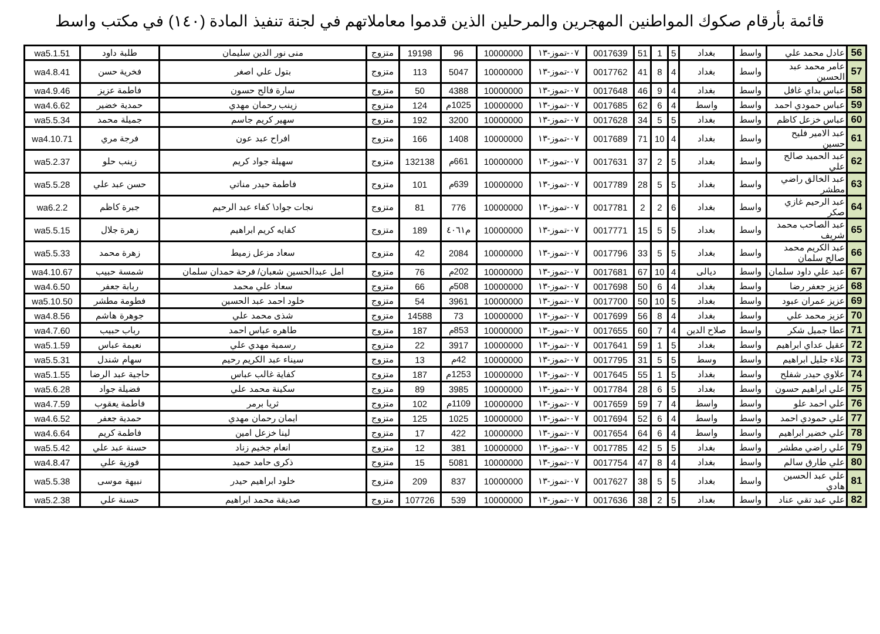قائمة بأرقام صكوك المواطنين المهجرين والمرحلين الذين قدموا معاملاتهم في لجنة تنفيذ المادة (١٤٠) في مكتب واسط
| 56 | عادل محمد علي | واسط | بغداد | 5 | 1 | 51 | 0017639 | ٠٧-تموز-١٣ | 10000000 | 96 | 19198 | متزوج | منى نور الدين سليمان | طلبة داود | wa5.1.51 |
| 57 | عامر محمد عبد الحسين | واسط | بغداد | 4 | 8 | 41 | 0017762 | ٠٧-تموز-١٣ | 10000000 | 5047 | 113 | متزوج | بتول علي اصغر | فخرية حسن | wa4.8.41 |
| 58 | عباس بداي غافل | واسط | بغداد | 4 | 9 | 46 | 0017648 | ٠٧-تموز-١٣ | 10000000 | 4388 | 50 | متزوج | سارة فالح حسون | فاطمة عزيز | wa4.9.46 |
| 59 | عباس حمودي احمد | واسط | واسط | 4 | 6 | 62 | 0017685 | ٠٧-تموز-١٣ | 10000000 | 1025م | 124 | متزوج | زينب رحمان مهدي | حمدية خضير | wa4.6.62 |
| 60 | عباس خزعل كاظم | واسط | بغداد | 5 | 5 | 34 | 0017628 | ٠٧-تموز-١٣ | 10000000 | 3200 | 192 | متزوج | سهير كريم جاسم | جميلة محمد | wa5.5.34 |
| 61 | عبد الامير فليح حسين | واسط | بغداد | 4 | 10 | 71 | 0017689 | ٠٧-تموز-١٣ | 10000000 | 1408 | 166 | متزوج | افراح عبد عون | فرجة مري | wa4.10.71 |
| 62 | عبد الحميد صالح علي | واسط | بغداد | 5 | 2 | 37 | 0017631 | ٠٧-تموز-١٣ | 10000000 | 661م | 132138 | متزوج | سهيلة جواد كريم | زينب حلو | wa5.2.37 |
| 63 | عبد الخالق راضي مطشر | واسط | بغداد | 5 | 5 | 28 | 0017789 | ٠٧-تموز-١٣ | 10000000 | 639م | 101 | متزوج | فاطمة حيدر مناتي | حسن عبد علي | wa5.5.28 |
| 64 | عبد الرحيم غازي صكر | واسط | بغداد | 6 | 2 | 2 | 0017781 | ٠٧-تموز-١٣ | 10000000 | 776 | 81 | متزوج | نجات جواد\ كفاء عبد الرحيم | جبرة كاظم | wa6.2.2 |
| 65 | عبد الصاحب محمد شريف | واسط | بغداد | 5 | 5 | 15 | 0017771 | ٠٧-تموز-١٣ | 10000000 | م٤٠٦١ | 189 | متزوج | كفايه كريم ابراهيم | زهرة جلال | wa5.5.15 |
| 66 | عبد الكريم محمد صالح سلمان | واسط | بغداد | 5 | 5 | 33 | 0017796 | ٠٧-تموز-١٣ | 10000000 | 2084 | 42 | متزوج | سعاد مزعل زميط | زهرة محمد | wa5.5.33 |
| 67 | عبد علي داود سلمان | واسط | ديالى | 4 | 10 | 67 | 0017681 | ٠٧-تموز-١٣ | 10000000 | 202م | 76 | متزوج | امل عبدالحسين شعبان/ فرحة حمدان سلمان | شمسة حبيب | wa4.10.67 |
| 68 | عزيز جعفر رضا | واسط | بغداد | 4 | 6 | 50 | 0017698 | ٠٧-تموز-١٣ | 10000000 | 508م | 66 | متزوج | سعاد علي محمد | ربابة جعفر | wa4.6.50 |
| 69 | عزيز عمران عبود | واسط | بغداد | 5 | 10 | 50 | 0017700 | ٠٧-تموز-١٣ | 10000000 | 3961 | 54 | متزوج | خلود احمد عبد الحسين | فطومة مطشر | wa5.10.50 |
| 70 | عزيز محمد علي | واسط | بغداد | 4 | 8 | 56 | 0017699 | ٠٧-تموز-١٣ | 10000000 | 73 | 14588 | متزوج | شذى محمد علي | جوهرة هاشم | wa4.8.56 |
| 71 | عطا جميل شكر | واسط | صلاح الدين | 4 | 7 | 60 | 0017655 | ٠٧-تموز-١٣ | 10000000 | 853م | 187 | متزوج | طاهره عباس احمد | رباب حبيب | wa4.7.60 |
| 72 | عقيل عداي ابراهيم | واسط | بغداد | 5 | 1 | 59 | 0017641 | ٠٧-تموز-١٣ | 10000000 | 3917 | 22 | متزوج | رسمية مهدي علي | نعيمة عباس | wa5.1.59 |
| 73 | علاء جليل ابراهيم | واسط | وسط | 5 | 5 | 31 | 0017795 | ٠٧-تموز-١٣ | 10000000 | 42م | 13 | متزوج | سيناء عبد الكريم رحيم | سهام شندل | wa5.5.31 |
| 74 | علاوي حيدر شفلح | واسط | بغداد | 5 | 1 | 55 | 0017645 | ٠٧-تموز-١٣ | 10000000 | 1253م | 187 | متزوج | كفاية غالب عباس | حاجية عبد الرضا | wa5.1.55 |
| 75 | علي ابراهيم حسون | واسط | بغداد | 5 | 6 | 28 | 0017784 | ٠٧-تموز-١٣ | 10000000 | 3985 | 89 | متزوج | سكينة محمد علي | فضيلة جواد | wa5.6.28 |
| 76 | علي احمد علو | واسط | واسط | 4 | 7 | 59 | 0017659 | ٠٧-تموز-١٣ | 10000000 | 1109م | 102 | متزوج | ثريا برمر | فاطمة يعقوب | wa4.7.59 |
| 77 | علي حمودي احمد | واسط | واسط | 4 | 6 | 52 | 0017694 | ٠٧-تموز-١٣ | 10000000 | 1025 | 125 | متزوج | ايمان رحمان مهدي | حمدية جعفر | wa4.6.52 |
| 78 | علي خضير ابراهيم | واسط | واسط | 4 | 6 | 64 | 0017654 | ٠٧-تموز-١٣ | 10000000 | 422 | 17 | متزوج | لينا خزعل امين | فاطمة كريم | wa4.6.64 |
| 79 | علي راضي مطشر | واسط | بغداد | 5 | 5 | 42 | 0017785 | ٠٧-تموز-١٣ | 10000000 | 381 | 12 | متزوج | انعام جخيم زناد | حسنة عبد علي | wa5.5.42 |
| 80 | علي طارق سالم | واسط | بغداد | 4 | 8 | 47 | 0017754 | ٠٧-تموز-١٣ | 10000000 | 5081 | 15 | متزوج | ذكرى حامد حميد | فوزية علي | wa4.8.47 |
| 81 | علي عبد الحسين هادي | واسط | بغداد | 5 | 5 | 38 | 0017627 | ٠٧-تموز-١٣ | 10000000 | 837 | 209 | متزوج | خلود ابراهيم حيدر | نبيهة موسى | wa5.5.38 |
| 82 | علي عبد تقي عناد | واسط | بغداد | 5 | 2 | 38 | 0017636 | ٠٧-تموز-١٣ | 10000000 | 539 | 107726 | متزوج | صديقة محمد ابراهيم | حسنة علي | wa5.2.38 |